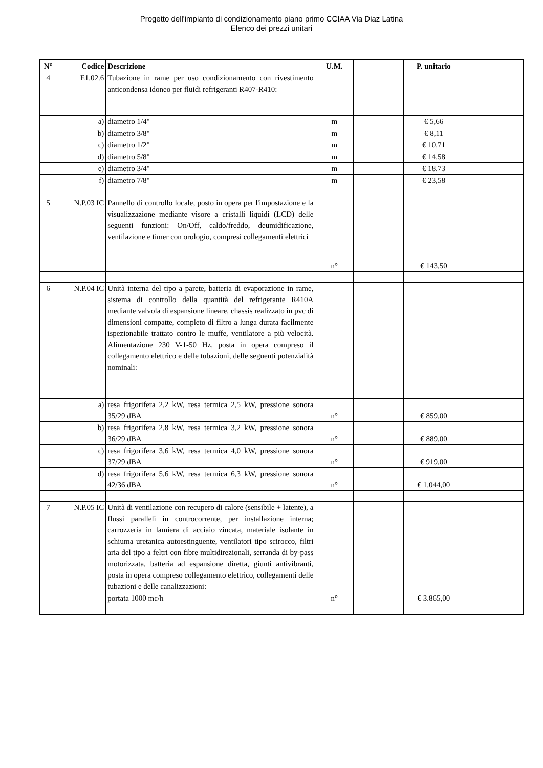Progetto dell'impianto di condizionamento piano primo CCIAA Via Diaz Latina
Elenco dei prezzi unitari
| N° | Codice | Descrizione | U.M. | | P. unitario | |
| --- | --- | --- | --- | --- | --- | --- |
| 4 | E1.02.6 | Tubazione in rame per uso condizionamento con rivestimento anticondensa idoneo per fluidi refrigeranti R407-R410: | | | | |
| | a) | diametro 1/4" | m | | € 5,66 | |
| | b) | diametro 3/8" | m | | € 8,11 | |
| | c) | diametro 1/2" | m | | € 10,71 | |
| | d) | diametro 5/8" | m | | € 14,58 | |
| | e) | diametro 3/4" | m | | € 18,73 | |
| | f) | diametro 7/8" | m | | € 23,58 | |
| 5 | N.P.03 IC | Pannello di controllo locale, posto in opera per l'impostazione e la visualizzazione mediante visore a cristalli liquidi (LCD) delle seguenti funzioni: On/Off, caldo/freddo, deumidificazione, ventilazione e timer con orologio, compresi collegamenti elettrici | | | | |
| | | | n° | | € 143,50 | |
| 6 | N.P.04 IC | Unità interna del tipo a parete, batteria di evaporazione in rame, sistema di controllo della quantità del refrigerante R410A mediante valvola di espansione lineare, chassis realizzato in pvc di dimensioni compatte, completo di filtro a lunga durata facilmente ispezionabile trattato contro le muffe, ventilatore a più velocità. Alimentazione 230 V-1-50 Hz, posta in opera compreso il collegamento elettrico e delle tubazioni, delle seguenti potenzialità nominali: | | | | |
| | a) | resa frigorifera 2,2 kW, resa termica 2,5 kW, pressione sonora 35/29 dBA | n° | | € 859,00 | |
| | b) | resa frigorifera 2,8 kW, resa termica 3,2 kW, pressione sonora 36/29 dBA | n° | | € 889,00 | |
| | c) | resa frigorifera 3,6 kW, resa termica 4,0 kW, pressione sonora 37/29 dBA | n° | | € 919,00 | |
| | d) | resa frigorifera 5,6 kW, resa termica 6,3 kW, pressione sonora 42/36 dBA | n° | | € 1.044,00 | |
| 7 | N.P.05 IC | Unità di ventilazione con recupero di calore (sensibile + latente), a flussi paralleli in controcorrente, per installazione interna; carrozzeria in lamiera di acciaio zincata, materiale isolante in schiuma uretanica autoestinguente, ventilatori tipo scirocco, filtri aria del tipo a feltri con fibre multidirezionali, serranda di by-pass motorizzata, batteria ad espansione diretta, giunti antivibranti, posta in opera compreso collegamento elettrico, collegamenti delle tubazioni e delle canalizzazioni: | | | | |
| | | portata 1000 mc/h | n° | | € 3.865,00 | |